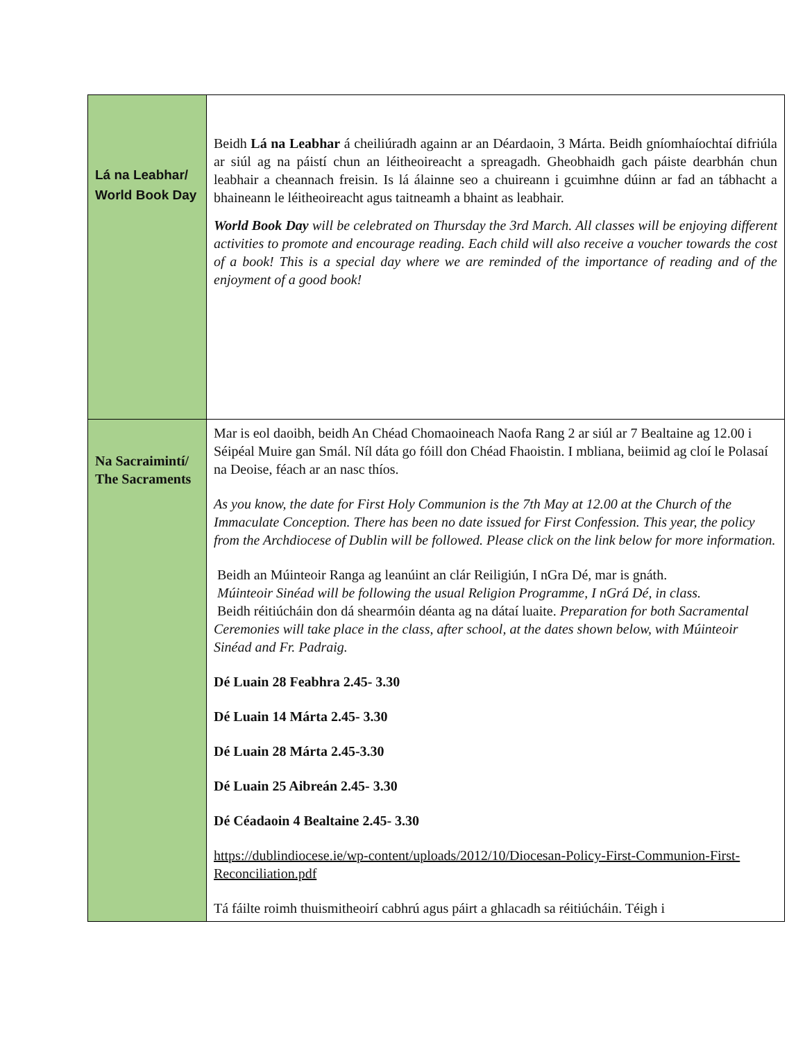| Lá na Leabhar/ World Book Day | Beidh Lá na Leabhar á cheiliúradh againn ar an Déardaoin, 3 Márta. Beidh gníomhaíochtaí difriúla ar siúl ag na páistí chun an léitheoireacht a spreagadh. Gheobhaidh gach páiste dearbhán chun leabhair a cheannach freisin. Is lá álainne seo a chuireann i gcuimhne dúinn ar fad an tábhacht a bhaineann le léitheoireacht agus taitneamh a bhaint as leabhair. World Book Day will be celebrated on Thursday the 3rd March. All classes will be enjoying different activities to promote and encourage reading. Each child will also receive a voucher towards the cost of a book! This is a special day where we are reminded of the importance of reading and of the enjoyment of a good book! |
| Na Sacraimintí/ The Sacraments | Mar is eol daoibh, beidh An Chéad Chomaoineach Naofa Rang 2 ar siúl ar 7 Bealtaine ag 12.00 i Séipéal Muire gan Smál. Níl dáta go fóill don Chéad Fhaoistin. I mbliana, beiimid ag cloí le Polasaí na Deoise, féach ar an nasc thíos. As you know, the date for First Holy Communion is the 7th May at 12.00 at the Church of the Immaculate Conception. There has been no date issued for First Confession. This year, the policy from the Archdiocese of Dublin will be followed. Please click on the link below for more information. Beidh an Múinteoir Ranga ag leanúint an clár Reiligiún, I nGra Dé, mar is gnáth. Múinteoir Sinéad will be following the usual Religion Programme, I nGrá Dé, in class. Beidh réitiúcháin don dá shearmóin déanta ag na dátaí luaite. Preparation for both Sacramental Ceremonies will take place in the class, after school, at the dates shown below, with Múinteoir Sinéad and Fr. Padraig. Dé Luain 28 Feabhra 2.45- 3.30 Dé Luain 14 Márta 2.45- 3.30 Dé Luain 28 Márta 2.45-3.30 Dé Luain 25 Aibreán 2.45- 3.30 Dé Céadaoin 4 Bealtaine 2.45- 3.30 https://dublindiocese.ie/wp-content/uploads/2012/10/Diocesan-Policy-First-Communion-First-Reconciliation.pdf Tá fáilte roimh thuismitheoirí cabhrú agus páirt a ghlacadh sa réitiúcháin. Téigh i |